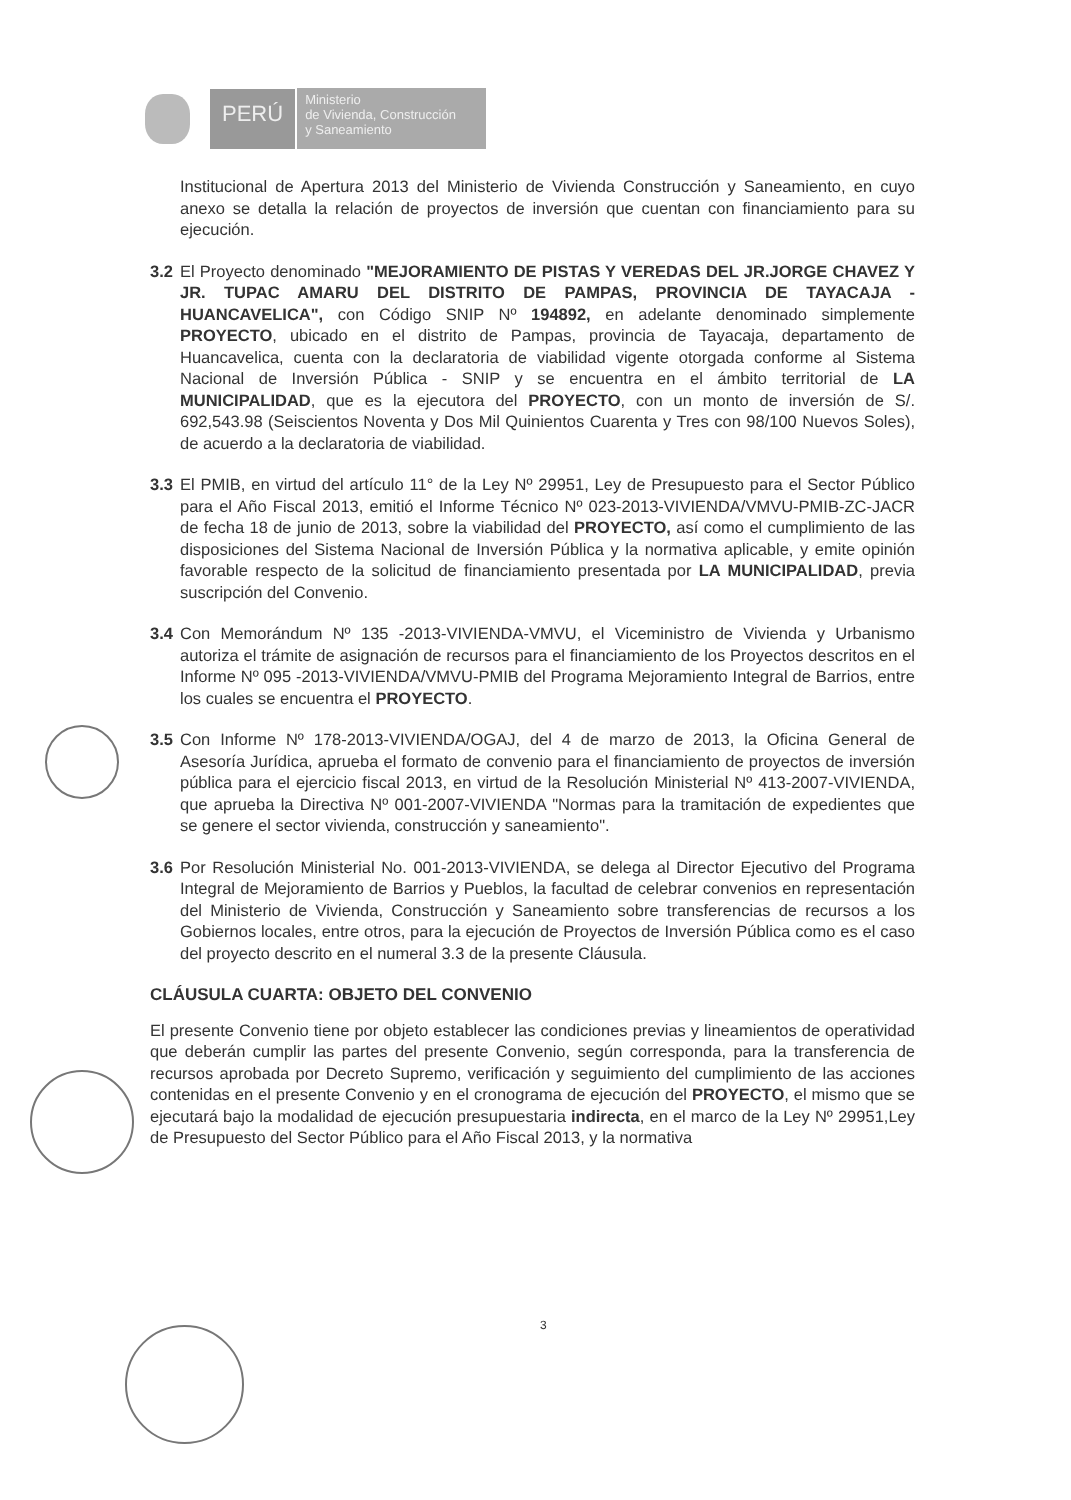PERÚ
Ministerio
de Vivienda, Construcción
y Saneamiento
Institucional de Apertura 2013 del Ministerio de Vivienda Construcción y Saneamiento, en cuyo anexo se detalla la relación de proyectos de inversión que cuentan con financiamiento para su ejecución.
3.2 El Proyecto denominado "MEJORAMIENTO DE PISTAS Y VEREDAS DEL JR.JORGE CHAVEZ Y JR. TUPAC AMARU DEL DISTRITO DE PAMPAS, PROVINCIA DE TAYACAJA - HUANCAVELICA", con Código SNIP Nº 194892, en adelante denominado simplemente PROYECTO, ubicado en el distrito de Pampas, provincia de Tayacaja, departamento de Huancavelica, cuenta con la declaratoria de viabilidad vigente otorgada conforme al Sistema Nacional de Inversión Pública - SNIP y se encuentra en el ámbito territorial de LA MUNICIPALIDAD, que es la ejecutora del PROYECTO, con un monto de inversión de S/. 692,543.98 (Seiscientos Noventa y Dos Mil Quinientos Cuarenta y Tres con 98/100 Nuevos Soles), de acuerdo a la declaratoria de viabilidad.
3.3 El PMIB, en virtud del artículo 11° de la Ley Nº 29951, Ley de Presupuesto para el Sector Público para el Año Fiscal 2013, emitió el Informe Técnico Nº 023-2013-VIVIENDA/VMVU-PMIB-ZC-JACR de fecha 18 de junio de 2013, sobre la viabilidad del PROYECTO, así como el cumplimiento de las disposiciones del Sistema Nacional de Inversión Pública y la normativa aplicable, y emite opinión favorable respecto de la solicitud de financiamiento presentada por LA MUNICIPALIDAD, previa suscripción del Convenio.
3.4 Con Memorándum Nº 135 -2013-VIVIENDA-VMVU, el Viceministro de Vivienda y Urbanismo autoriza el trámite de asignación de recursos para el financiamiento de los Proyectos descritos en el Informe Nº 095 -2013-VIVIENDA/VMVU-PMIB del Programa Mejoramiento Integral de Barrios, entre los cuales se encuentra el PROYECTO.
3.5 Con Informe Nº 178-2013-VIVIENDA/OGAJ, del 4 de marzo de 2013, la Oficina General de Asesoría Jurídica, aprueba el formato de convenio para el financiamiento de proyectos de inversión pública para el ejercicio fiscal 2013, en virtud de la Resolución Ministerial Nº 413-2007-VIVIENDA, que aprueba la Directiva Nº 001-2007-VIVIENDA "Normas para la tramitación de expedientes que se genere el sector vivienda, construcción y saneamiento".
3.6 Por Resolución Ministerial No. 001-2013-VIVIENDA, se delega al Director Ejecutivo del Programa Integral de Mejoramiento de Barrios y Pueblos, la facultad de celebrar convenios en representación del Ministerio de Vivienda, Construcción y Saneamiento sobre transferencias de recursos a los Gobiernos locales, entre otros, para la ejecución de Proyectos de Inversión Pública como es el caso del proyecto descrito en el numeral 3.3 de la presente Cláusula.
CLÁUSULA CUARTA: OBJETO DEL CONVENIO
El presente Convenio tiene por objeto establecer las condiciones previas y lineamientos de operatividad que deberán cumplir las partes del presente Convenio, según corresponda, para la transferencia de recursos aprobada por Decreto Supremo, verificación y seguimiento del cumplimiento de las acciones contenidas en el presente Convenio y en el cronograma de ejecución del PROYECTO, el mismo que se ejecutará bajo la modalidad de ejecución presupuestaria indirecta, en el marco de la Ley Nº 29951,Ley de Presupuesto del Sector Público para el Año Fiscal 2013, y la normativa
3